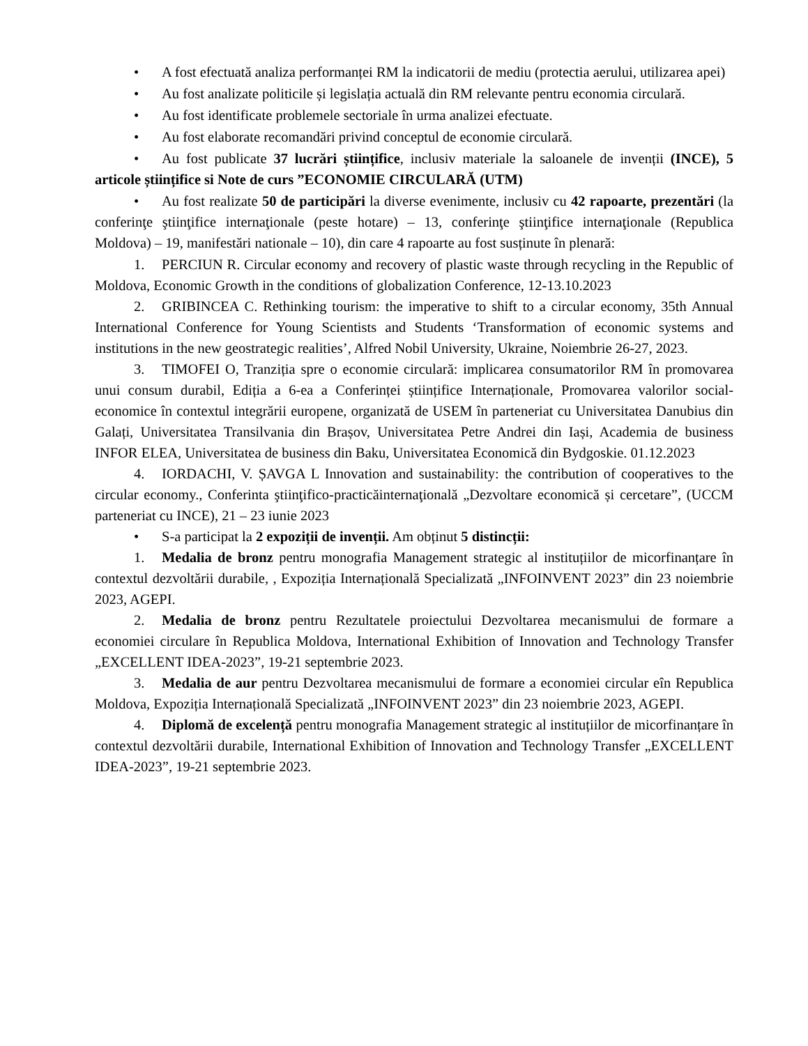• A fost efectuată analiza performanței RM la indicatorii de mediu (protectia aerului, utilizarea apei)
• Au fost analizate politicile și legislația actuală din RM relevante pentru economia circulară.
• Au fost identificate problemele sectoriale în urma analizei efectuate.
• Au fost elaborate recomandări privind conceptul de economie circulară.
• Au fost publicate 37 lucrări științifice, inclusiv materiale la saloanele de invenții (INCE), 5 articole științifice si Note de curs ”ECONOMIE CIRCULARĂ (UTM)
• Au fost realizate 50 de participări la diverse evenimente, inclusiv cu 42 rapoarte, prezentări (la conferinţe ştiinţifice internaţionale (peste hotare) – 13, conferinţe ştiinţifice internaţionale (Republica Moldova) – 19, manifestări nationale – 10), din care 4 rapoarte au fost susținute în plenară:
1. PERCIUN R. Circular economy and recovery of plastic waste through recycling in the Republic of Moldova, Economic Growth in the conditions of globalization Conference, 12-13.10.2023
2. GRIBINCEA C. Rethinking tourism: the imperative to shift to a circular economy, 35th Annual International Conference for Young Scientists and Students ‘Transformation of economic systems and institutions in the new geostrategic realities’, Alfred Nobil University, Ukraine, Noiembrie 26-27, 2023.
3. TIMOFEI O, Tranziția spre o economie circulară: implicarea consumatorilor RM în promovarea unui consum durabil, Ediția a 6-ea a Conferinței științifice Internaționale, Promovarea valorilor social-economice în contextul integrării europene, organizată de USEM în parteneriat cu Universitatea Danubius din Galați, Universitatea Transilvania din Brașov, Universitatea Petre Andrei din Iași, Academia de business INFOR ELEA, Universitatea de business din Baku, Universitatea Economică din Bydgoskie. 01.12.2023
4. IORDACHI, V. ȘAVGA L Innovation and sustainability: the contribution of cooperatives to the circular economy., Conferinta ştiinţifico-practicăinternaţională „Dezvoltare economică și cercetare”, (UCCM parteneriat cu INCE), 21 – 23 iunie 2023
• S-a participat la 2 expoziții de invenții. Am obținut 5 distincții:
1. Medalia de bronz pentru monografia Management strategic al instituțiilor de micorfinanțare în contextul dezvoltării durabile, , Expoziția Internațională Specializată „INFOINVENT 2023” din 23 noiembrie 2023, AGEPI.
2. Medalia de bronz pentru Rezultatele proiectului Dezvoltarea mecanismului de formare a economiei circulare în Republica Moldova, International Exhibition of Innovation and Technology Transfer „EXCELLENT IDEA-2023”, 19-21 septembrie 2023.
3. Medalia de aur pentru Dezvoltarea mecanismului de formare a economiei circular eîn Republica Moldova, Expoziția Internațională Specializată „INFOINVENT 2023” din 23 noiembrie 2023, AGEPI.
4. Diplomă de excelență pentru monografia Management strategic al instituțiilor de micorfinanțare în contextul dezvoltării durabile, International Exhibition of Innovation and Technology Transfer „EXCELLENT IDEA-2023”, 19-21 septembrie 2023.